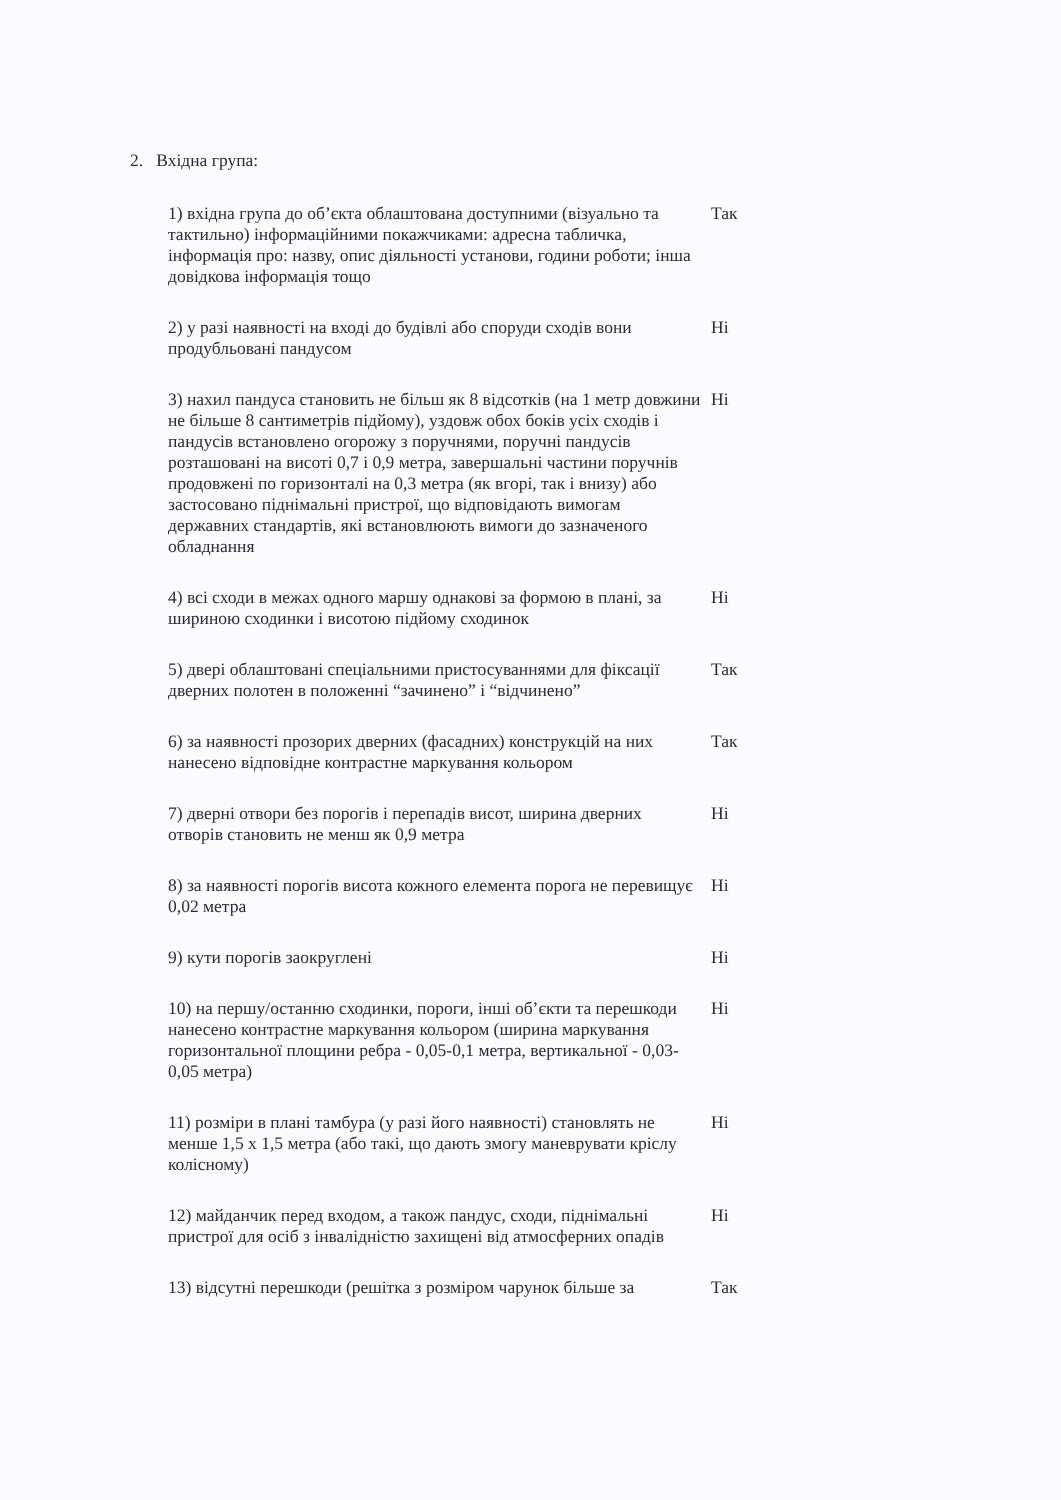2. Вхідна група:
1) вхідна група до об’єкта облаштована доступними (візуально та тактильно) інформаційними покажчиками: адресна табличка, інформація про: назву, опис діяльності установи, години роботи; інша довідкова інформація тощо
Так
2) у разі наявності на вході до будівлі або споруди сходів вони продубльовані пандусом
Ні
3) нахил пандуса становить не більш як 8 відсотків (на 1 метр довжини не більше 8 сантиметрів підйому), уздовж обох боків усіх сходів і пандусів встановлено огорожу з поручнями, поручні пандусів розташовані на висоті 0,7 і 0,9 метра, завершальні частини поручнів продовжені по горизонталі на 0,3 метра (як вгорі, так і внизу) або застосовано піднімальні пристрої, що відповідають вимогам державних стандартів, які встановлюють вимоги до зазначеного обладнання
Ні
4) всі сходи в межах одного маршу однакові за формою в плані, за шириною сходинки і висотою підйому сходинок
Ні
5) двері облаштовані спеціальними пристосуваннями для фіксації дверних полотен в положенні “зачинено” і “відчинено”
Так
6) за наявності прозорих дверних (фасадних) конструкцій на них нанесено відповідне контрастне маркування кольором
Так
7) дверні отвори без порогів і перепадів висот, ширина дверних отворів становить не менш як 0,9 метра
Ні
8) за наявності порогів висота кожного елемента порога не перевищує 0,02 метра
Ні
9) кути порогів заокруглені Ні
10) на першу/останню сходинки, пороги, інші об’єкти та перешкоди нанесено контрастне маркування кольором (ширина маркування горизонтальної площини ребра - 0,05-0,1 метра, вертикальної - 0,03-0,05 метра)
Ні
11) розміри в плані тамбура (у разі його наявності) становлять не менше 1,5 х 1,5 метра (або такі, що дають змогу маневрувати кріслу колісному)
Ні
12) майданчик перед входом, а також пандус, сходи, піднімальні пристрої для осіб з інвалідністю захищені від атмосферних опадів
Ні
13) відсутні перешкоди (решітка з розміром чарунок більше за
Так